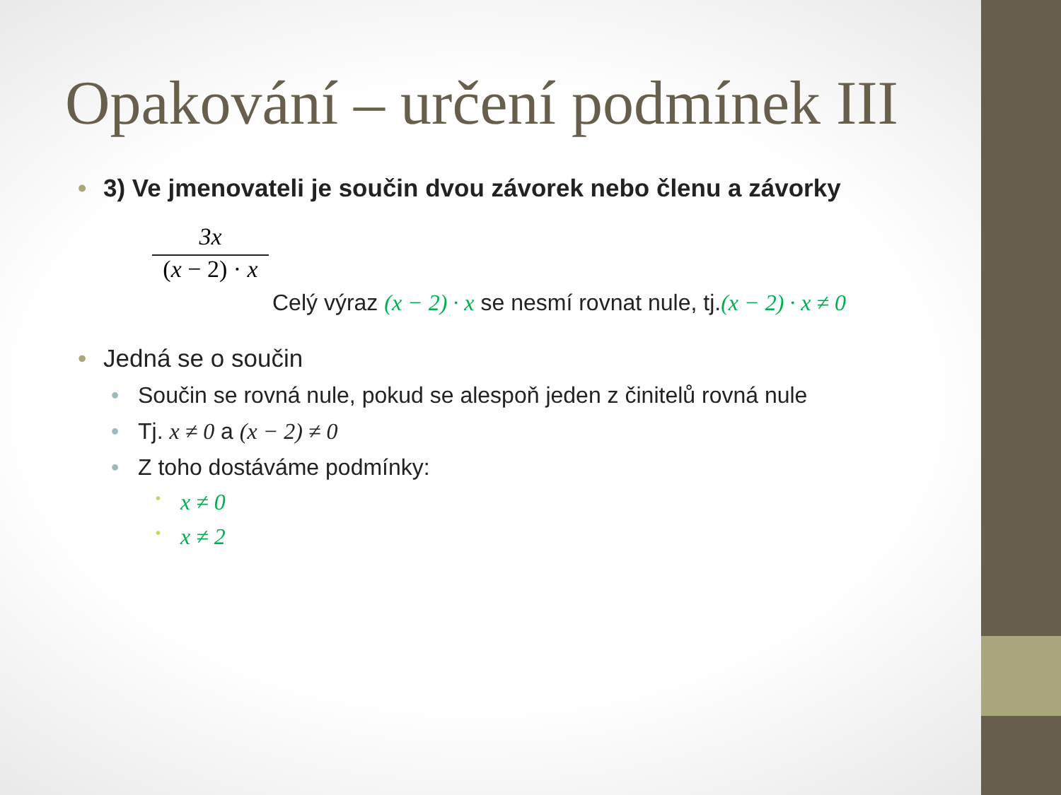Opakování – určení podmínek III
• 3) Ve jmenovateli je součin dvou závorek nebo členu a závorky
3x
(x − 2) · x
Celý výraz (x − 2) · x se nesmí rovnat nule, tj.(x − 2) · x ≠ 0
• Jedná se o součin
• Součin se rovná nule, pokud se alespoň jeden z činitelů rovná nule
• Tj. x ≠ 0 a (x − 2) ≠ 0
• Z toho dostáváme podmínky:
• x ≠ 0
• x ≠ 2